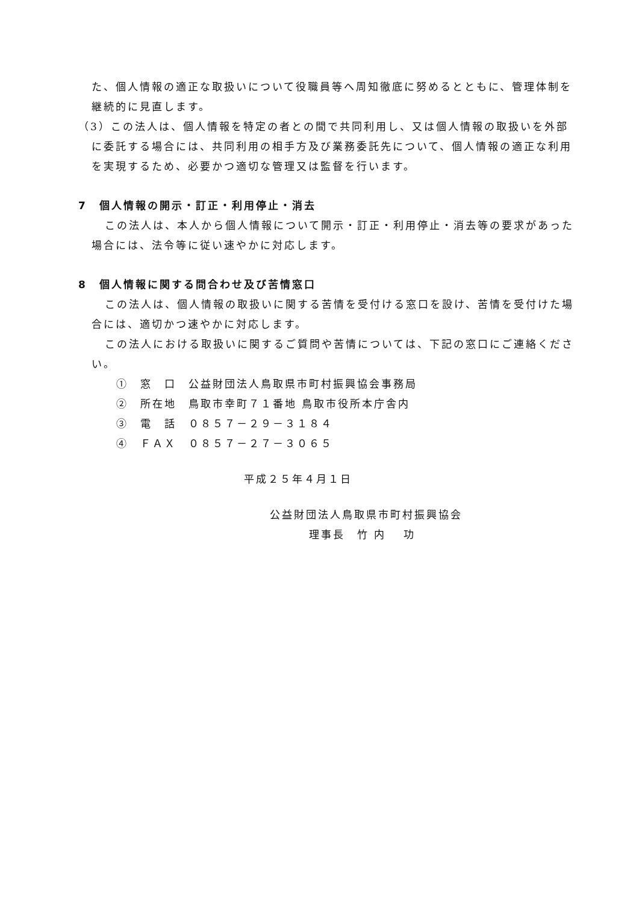た、個人情報の適正な取扱いについて役職員等へ周知徹底に努めるとともに、管理体制を継続的に見直します。
（3）この法人は、個人情報を特定の者との間で共同利用し、又は個人情報の取扱いを外部に委託する場合には、共同利用の相手方及び業務委託先について、個人情報の適正な利用を実現するため、必要かつ適切な管理又は監督を行います。
7　個人情報の開示・訂正・利用停止・消去
この法人は、本人から個人情報について開示・訂正・利用停止・消去等の要求があった場合には、法令等に従い速やかに対応します。
8　個人情報に関する問合わせ及び苦情窓口
この法人は、個人情報の取扱いに関する苦情を受付ける窓口を設け、苦情を受付けた場合には、適切かつ速やかに対応します。
この法人における取扱いに関するご質問や苦情については、下記の窓口にご連絡ください。
①　窓　口　公益財団法人鳥取県市町村振興協会事務局
②　所在地　鳥取市幸町７１番地 鳥取市役所本庁舎内
③　電　話　０８５７－２９－３１８４
④　ＦＡＸ　０８５７－２７－３０６５
平成２５年４月１日
公益財団法人鳥取県市町村振興協会
理事長　竹 内　 功